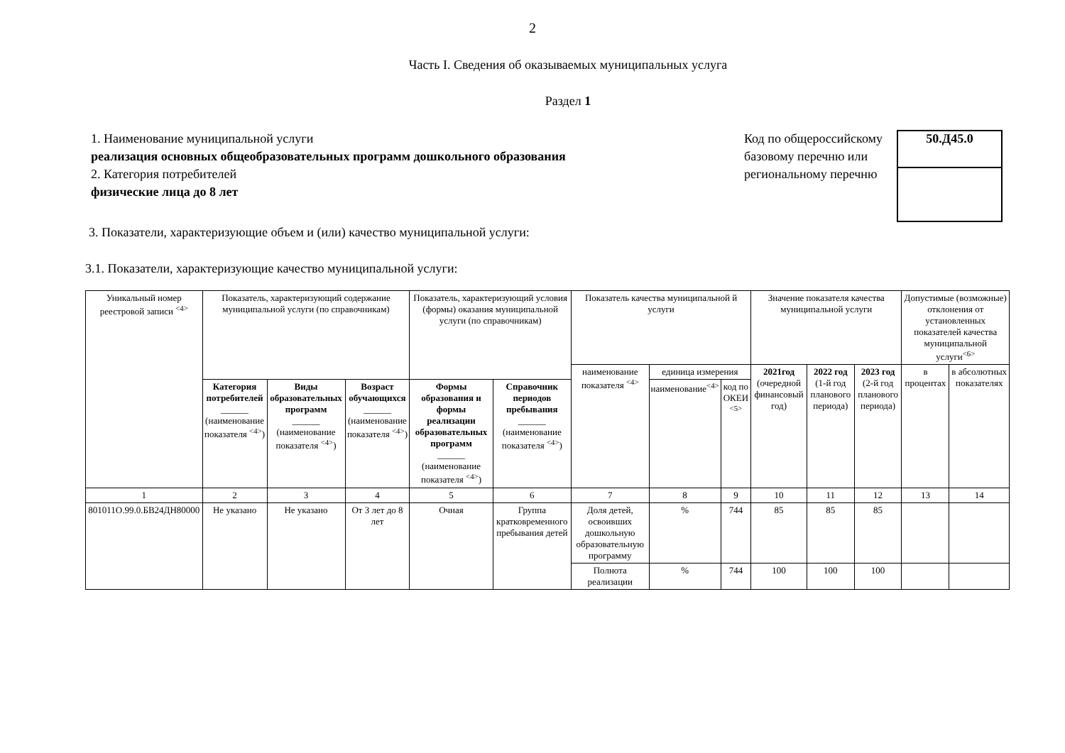2
Часть I. Сведения об оказываемых муниципальных услуга
Раздел 1
1. Наименование муниципальной услуги
реализация основных общеобразовательных программ дошкольного образования
2. Категория потребителей
физические лица до 8 лет
Код по общероссийскому базовому перечню или региональному перечню
50.Д45.0
3. Показатели, характеризующие объем и (или) качество муниципальной услуги:
3.1. Показатели, характеризующие качество муниципальной услуги:
| Уникальный номер реестровой записи <sup><4></sup> | Показатель, характеризующий содержание муниципальной услуги (по справочникам) | | | Показатель, характеризующий условия (формы) оказания муниципальной услуги (по справочникам) | | Показатель качества муниципальной й услуги | | | Значение показателя качества муниципальной услуги | | | Допустимые (возможные) отклонения от установленных показателей качества муниципальной услуги<sup><6></sup> | |
| --- | --- | --- | --- | --- | --- | --- | --- | --- | --- | --- | --- | --- | --- |
| | | | | | | наименование показателя <sup><4></sup> | единица измерения | | 2021год (очередной финансовый год) | 2022 год (1-й год планового периода) | 2023 год (2-й год планового периода) | в процентах | в абсолютных показателях |
| | Категория потребителей ______ (наименование показателя <sup><4></sup>) | Виды образовательных программ ______ (наименование показателя <sup><4></sup>) | Возраст обучающихся ______ (наименование показателя <sup><4></sup>) | Формы образования и формы реализации образовательных программ ______ (наименование показателя <sup><4></sup>) | Справочник периодов пребывания ______ (наименование показателя <sup><4></sup>) | | наименование<sup><4></sup> | код по ОКЕИ <sup><5></sup> | | | | | |
| 1 | 2 | 3 | 4 | 5 | 6 | 7 | 8 | 9 | 10 | 11 | 12 | 13 | 14 |
| 801011О.99.0.БВ24ДН80000 | Не указано | Не указано | От 3 лет до 8 лет | Очная | Группа кратковременного пребывания детей | Доля детей, освоивших дошкольную образовательную программу | % | 744 | 85 | 85 | 85 | | |
| | | | | | | Полнота реализации | % | 744 | 100 | 100 | 100 | | |